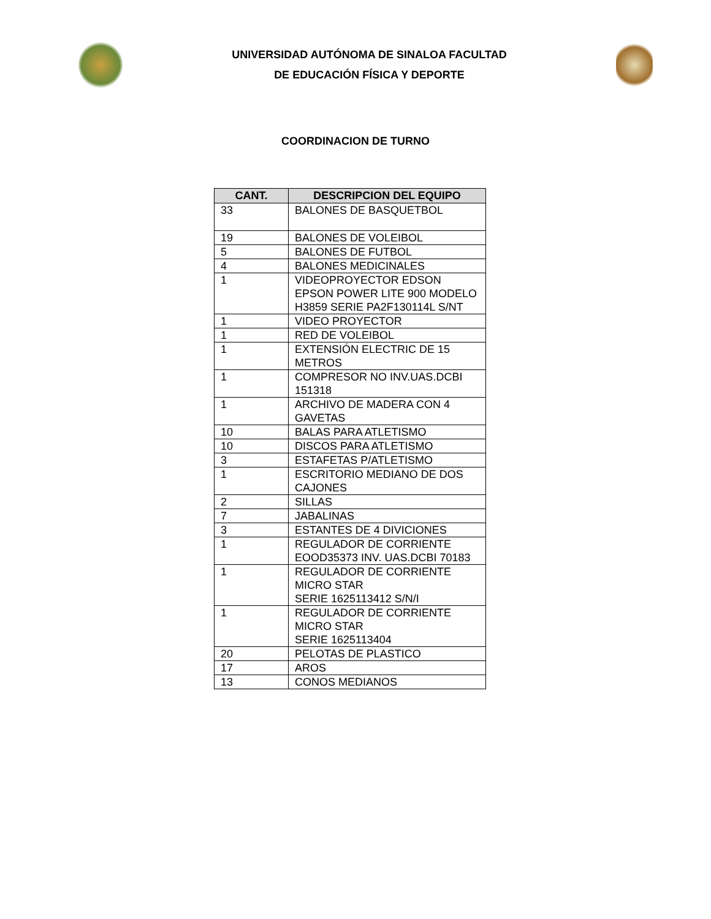UNIVERSIDAD AUTÓNOMA DE SINALOA FACULTAD
DE EDUCACIÓN FÍSICA Y DEPORTE
COORDINACION DE TURNO
| CANT. | DESCRIPCION DEL EQUIPO |
| --- | --- |
| 33 | BALONES DE BASQUETBOL |
| 19 | BALONES DE VOLEIBOL |
| 5 | BALONES DE FUTBOL |
| 4 | BALONES MEDICINALES |
| 1 | VIDEOPROYECTOR EDSON EPSON POWER LITE 900 MODELO H3859 SERIE PA2F130114L S/NT |
| 1 | VIDEO PROYECTOR |
| 1 | RED DE VOLEIBOL |
| 1 | EXTENSIÓN ELECTRIC DE 15 METROS |
| 1 | COMPRESOR NO INV.UAS.DCBI 151318 |
| 1 | ARCHIVO DE MADERA CON 4 GAVETAS |
| 10 | BALAS PARA ATLETISMO |
| 10 | DISCOS PARA ATLETISMO |
| 3 | ESTAFETAS P/ATLETISMO |
| 1 | ESCRITORIO MEDIANO DE DOS CAJONES |
| 2 | SILLAS |
| 7 | JABALINAS |
| 3 | ESTANTES DE 4 DIVICIONES |
| 1 | REGULADOR DE CORRIENTE EOOD35373 INV. UAS.DCBI 70183 |
| 1 | REGULADOR DE CORRIENTE MICRO STAR SERIE 1625113412 S/N/I |
| 1 | REGULADOR DE CORRIENTE MICRO STAR SERIE 1625113404 |
| 20 | PELOTAS DE PLASTICO |
| 17 | AROS |
| 13 | CONOS MEDIANOS |